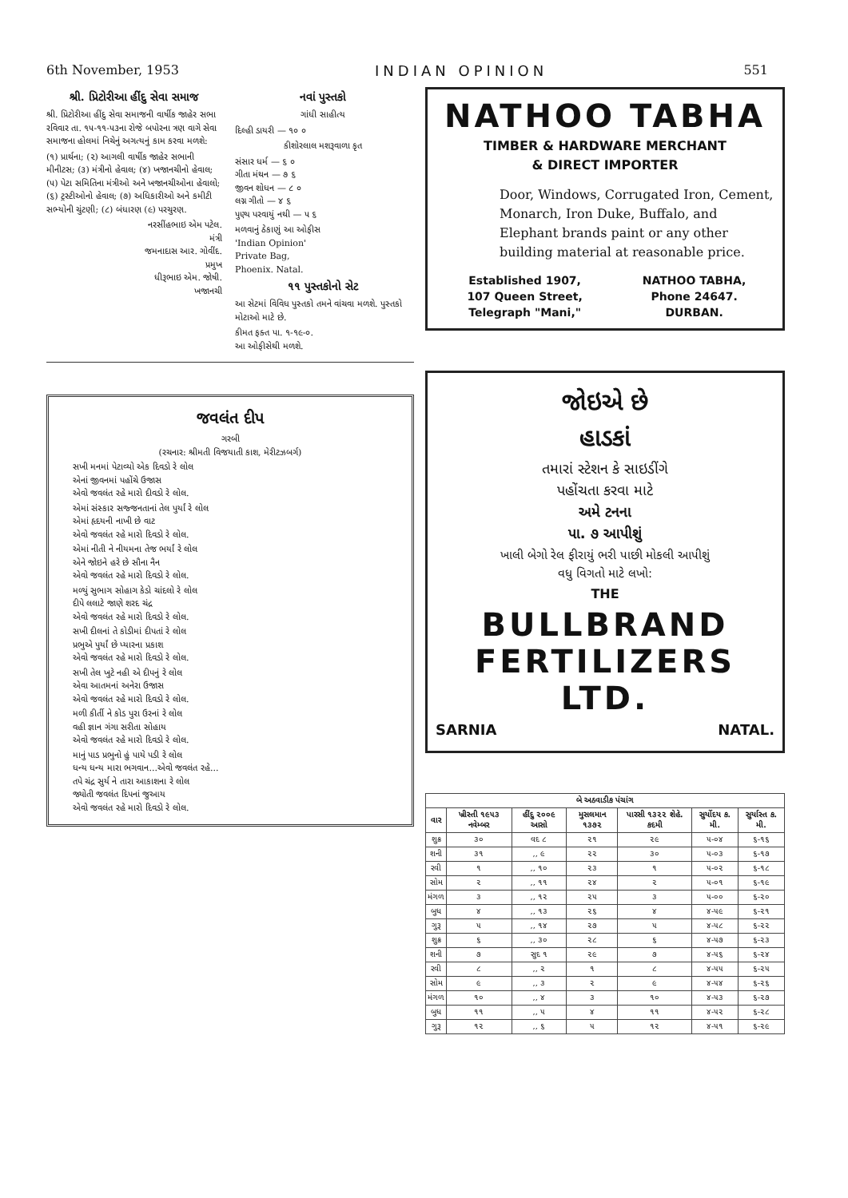6th November, 1953 INDIAN OPINION 551
શ્રી. પ્રિટોરીઆ હીંદુ સેવા સમાજ
શ્રી. પ્રિટોરીઆ હીંદુ સેવા સમાજની વાર્ષીક જાહેર સભા રવિવાર તા. ૧૫-૧૧-૫૩ના રોજે બપોરના ત્રણ વાગે સેવા સમાજના હોલમાં નિચેનું અગત્યનું કામ કરવા મળશે:
(૧) પ્રાર્થના; (૨) આગલી વાર્ષીક જાહેર સભાની મીનીટસ; (૩) મંત્રીનો હેવાલ; (૪) ખજાનચીનો હેવાલ; (૫) પેટા સમિતિના મંત્રીઓ અને ખજાનચીઓના હેવાલો; (૬) ટ્રસ્ટીઓનો હેવાલ; (૭) અધિકારીઓ અને કમીટી સભ્યોની ચુંટણી; (૮) બંધારણ (૯) પરચુરણ.
નરસીંહભાઇ એમ પટેલ.
મંત્રી
જમનાદાસ આર. ગોવીંદ.
પ્રમુખ
ધીરૂભાઇ એમ. જોષી.
ખજાનચી
નવાં પુસ્તકો
ગાંધી સાહીત્ય
દિલ્હી ડાયરી — ૧૦ ૦
કીશોરલાલ મશરૂવાળા કૃત
સંસાર ધર્મ — ૬ ૦
ગીતા મંથન — ૭ ૬
જીવન શોધન — ૮ ૦
લગ્ન ગીતો — ૪ ૬
પુણ્ય પરવાયું નથી — ૫ ૬
મળવાનું ઠેકાણું આ ઓફીસ
'Indian Opinion'
Private Bag,
Phoenix. Natal.
૧૧ પુસ્તકોનો સેટ
આ સેટમાં વિવિધ પુસ્તકો તમને વાંચવા મળશે. પુસ્તકો મોટાઓ માટે છે.
કીમત ફક્ત પા. ૧-૧૯-૦.
આ ઓફીસેથી મળશે.
જવલંત દીપ
ગરબી
(રચનાર: શ્રીમતી વિજયાતી કાશ, મેરીટઝબર્ગ)
સખી મનમાં પેટાવ્યો એક દિવડો રે લોલ
એનાં જીવનમાં પહોંચે ઉજાસ
એવો જવલંત રહે મારો દીવડો રે લોલ.
એમાં સંસ્કાર સજ્જનતાનાં તેલ પુર્યાં રે લોલ
એમાં હૃદયની નાખી છે વાટ
એવો જવલંત રહે મારો દિવડો રે લોલ.
એમાં નીતી ને નીયમના તેજ ભર્યાં રે લોલ
એને જોઇને હરે છે સૌના નૈન
એવો જવલંત રહે મારો દિવડો રે લોલ.
મળ્યું સુભાગ સોહાગ કેડો ચાંદલો રે લોલ
દીપે લલાટે જાણે શરદ ચંદ્ર
એવો જવલંત રહે મારો દિવડો રે લોલ.
સખી દીલનાં તે કોડીમાં દીપતાં રે લોલ
પ્રભુએ પુર્યાં છે પ્યારના પ્રકાશ
એવો જવલંત રહે મારો દિવડો રે લોલ.
સખી તેલ ખુટે નહી એ દીપનું રે લોલ
એવા આતમનાં અનેરા ઉજાસ
એવો જવલંત રહે મારો દિવડો રે લોલ.
મળી કીર્તી ને કોડ પુરા ઉરનાં રે લોલ
વહી જ્ઞાન ગંગા સરીતા સોહાય
એવો જવલંત રહે મારો દિવડો રે લોલ.
માનું પાડ પ્રભુનો હું પાયે પડી રે લોલ
ધન્ય ધન્ય મારા ભગવાન...એવો જવલંત રહે...
તપે ચંદ્ર સુર્ય ને તારા આકાશના રે લોલ
જ્યોતી જવલંત દિપનાં જુઆય
એવો જવલંત રહે મારો દિવડો રે લોલ.
NATHOO TABHA
TIMBER & HARDWARE MERCHANT
& DIRECT IMPORTER
Door, Windows, Corrugated Iron, Cement, Monarch, Iron Duke, Buffalo, and Elephant brands paint or any other building material at reasonable price.
| Established 1907, | NATHOO TABHA, |
| 107 Queen Street, | Phone 24647. |
| Telegraph "Mani," | DURBAN. |
જોઇએ છે
હાડકાં
તમારાં સ્ટેશન કે સાઇડીંગે
પહોંચતા કરવા માટે
અમે ટનના
પા. ૭ આપીશું
ખાલી બેગો રેલ ફીરાયું ભરી પાછી મોકલી આપીશું
વધુ વિગતો માટે લખો:
THE
BULLBRAND
FERTILIZERS LTD.
SARNIA NATAL.
| બે અઠવાડીક પંચાંગ | | | | | | |
| --- | --- | --- | --- | --- | --- | --- |
| વાર | ખ્રીસ્તી ૧૯૫૩ નવેમ્બર | હીંદુ ૨૦૦૯ આસો | મુસલમાન ૧૩૭૨ | પારસી ૧૩૨૨ શેહે. કદમી | સુર્યોદય ક. મી. | સુર્યાસ્ત ક. મી. |
| શુક્ર | ૩૦ | વદ ૮ | ૨૧ | ૨૯ | ૫-૦૪ | ૬-૧૬ |
| શની | ૩૧ | ,, ૯ | ૨૨ | ૩૦ | ૫-૦૩ | ૬-૧૭ |
| રવી | ૧ | ,, ૧૦ | ૨૩ | ૧ | ૫-૦૨ | ૬-૧૮ |
| સોમ | ૨ | ,, ૧૧ | ૨૪ | ૨ | ૫-૦૧ | ૬-૧૯ |
| મંગળ | ૩ | ,, ૧૨ | ૨૫ | ૩ | ૫-૦૦ | ૬-૨૦ |
| બુધ | ૪ | ,, ૧૩ | ૨૬ | ૪ | ૪-૫૯ | ૬-૨૧ |
| ગુરૂ | ૫ | ,, ૧૪ | ૨૭ | ૫ | ૪-૫૮ | ૬-૨૨ |
| શુક્ર | ૬ | ,, ૩૦ | ૨૮ | ૬ | ૪-૫૭ | ૬-૨૩ |
| શની | ૭ | સુદ ૧ | ૨૯ | ૭ | ૪-૫૬ | ૬-૨૪ |
| રવી | ૮ | ,, ૨ | ૧ | ૮ | ૪-૫૫ | ૬-૨૫ |
| સોમ | ૯ | ,, ૩ | ૨ | ૯ | ૪-૫૪ | ૬-૨૬ |
| મંગળ | ૧૦ | ,, ૪ | ૩ | ૧૦ | ૪-૫૩ | ૬-૨૭ |
| બુધ | ૧૧ | ,, ૫ | ૪ | ૧૧ | ૪-૫૨ | ૬-૨૮ |
| ગુરૂ | ૧૨ | ,, ૬ | ૫ | ૧૨ | ૪-૫૧ | ૬-૨૯ |